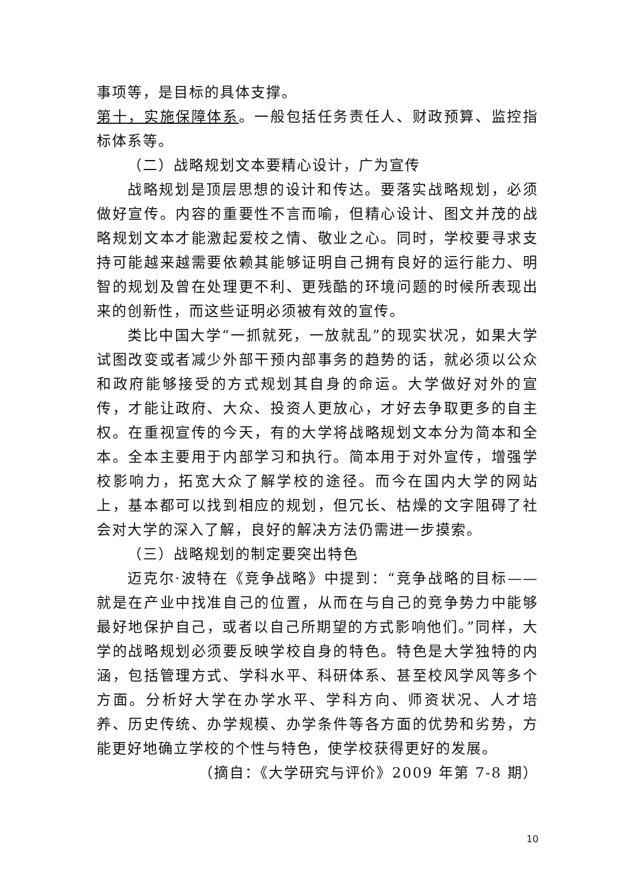事项等，是目标的具体支撑。
第十，实施保障体系。一般包括任务责任人、财政预算、监控指标体系等。
（二）战略规划文本要精心设计，广为宣传
战略规划是顶层思想的设计和传达。要落实战略规划，必须做好宣传。内容的重要性不言而喻，但精心设计、图文并茂的战略规划文本才能激起爱校之情、敬业之心。同时，学校要寻求支持可能越来越需要依赖其能够证明自己拥有良好的运行能力、明智的规划及曾在处理更不利、更残酷的环境问题的时候所表现出来的创新性，而这些证明必须被有效的宣传。
类比中国大学“一抓就死，一放就乱”的现实状况，如果大学试图改变或者减少外部干预内部事务的趋势的话，就必须以公众和政府能够接受的方式规划其自身的命运。大学做好对外的宣传，才能让政府、大众、投资人更放心，才好去争取更多的自主权。在重视宣传的今天，有的大学将战略规划文本分为简本和全本。全本主要用于内部学习和执行。简本用于对外宣传，增强学校影响力，拓宽大众了解学校的途径。而今在国内大学的网站上，基本都可以找到相应的规划，但冗长、枯燥的文字阻碍了社会对大学的深入了解，良好的解决方法仍需进一步摸索。
（三）战略规划的制定要突出特色
迈克尔·波特在《竞争战略》中提到：“竞争战略的目标——就是在产业中找准自己的位置，从而在与自己的竞争势力中能够最好地保护自己，或者以自己所期望的方式影响他们。”同样，大学的战略规划必须要反映学校自身的特色。特色是大学独特的内涵，包括管理方式、学科水平、科研体系、甚至校风学风等多个方面。分析好大学在办学水平、学科方向、师资状况、人才培养、历史传统、办学规模、办学条件等各方面的优势和劣势，方能更好地确立学校的个性与特色，使学校获得更好的发展。
（摘自：《大学研究与评价》2009 年第 7-8 期）
10